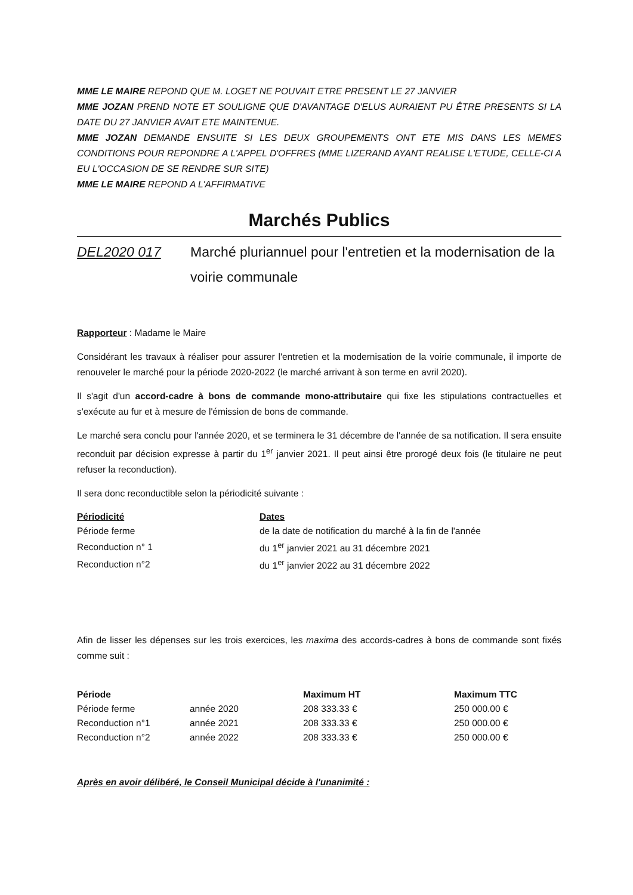MME LE MAIRE REPOND QUE M. LOGET NE POUVAIT ETRE PRESENT LE 27 JANVIER
MME JOZAN PREND NOTE ET SOULIGNE QUE D'AVANTAGE D'ELUS AURAIENT PU ÊTRE PRESENTS SI LA DATE DU 27 JANVIER AVAIT ETE MAINTENUE.
MME JOZAN DEMANDE ENSUITE SI LES DEUX GROUPEMENTS ONT ETE MIS DANS LES MEMES CONDITIONS POUR REPONDRE A L'APPEL D'OFFRES (MME LIZERAND AYANT REALISE L'ETUDE, CELLE-CI A EU L'OCCASION DE SE RENDRE SUR SITE)
MME LE MAIRE REPOND A L'AFFIRMATIVE
Marchés Publics
DEL2020 017 Marché pluriannuel pour l'entretien et la modernisation de la voirie communale
Rapporteur : Madame le Maire
Considérant les travaux à réaliser pour assurer l'entretien et la modernisation de la voirie communale, il importe de renouveler le marché pour la période 2020-2022 (le marché arrivant à son terme en avril 2020).
Il s'agit d'un accord-cadre à bons de commande mono-attributaire qui fixe les stipulations contractuelles et s'exécute au fur et à mesure de l'émission de bons de commande.
Le marché sera conclu pour l'année 2020, et se terminera le 31 décembre de l'année de sa notification. Il sera ensuite reconduit par décision expresse à partir du 1<sup>er</sup> janvier 2021. Il peut ainsi être prorogé deux fois (le titulaire ne peut refuser la reconduction).
Il sera donc reconductible selon la périodicité suivante :
| Périodicité | Dates |
| --- | --- |
| Période ferme | de la date de notification du marché à la fin de l'année |
| Reconduction n° 1 | du 1<sup>er</sup> janvier 2021 au 31 décembre 2021 |
| Reconduction n°2 | du 1<sup>er</sup> janvier 2022 au 31 décembre 2022 |
Afin de lisser les dépenses sur les trois exercices, les maxima des accords-cadres à bons de commande sont fixés comme suit :
| Période | | Maximum HT | Maximum TTC |
| --- | --- | --- | --- |
| Période ferme | année 2020 | 208 333.33 € | 250 000.00 € |
| Reconduction n°1 | année 2021 | 208 333.33 € | 250 000.00 € |
| Reconduction n°2 | année 2022 | 208 333.33 € | 250 000.00 € |
Après en avoir délibéré, le Conseil Municipal décide à l'unanimité :